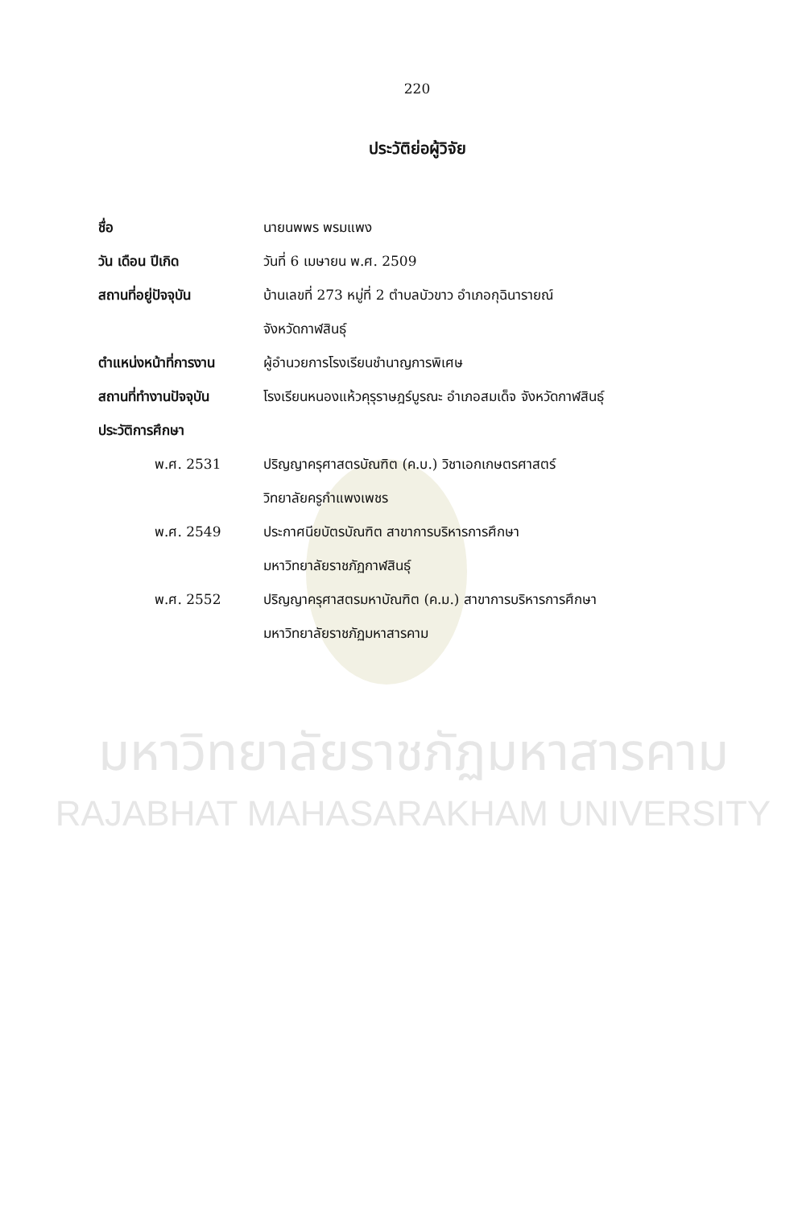220
ประวัติย่อผู้วิจัย
ชื่อ นายนพพร พรมแพง
วัน เดือน ปีเกิด วันที่ 6 เมษายน พ.ศ. 2509
สถานที่อยู่ปัจจุบัน
บ้านเลขที่ 273 หมู่ที่ 2 ตำบลบัวขาว อำเภอกุฉินารายณ์
จังหวัดกาฬสินธุ์
ตำแหน่งหน้าที่การงาน
ผู้อำนวยการโรงเรียนชำนาญการพิเศษ
สถานที่ทำงานปัจจุบัน
โรงเรียนหนองแห้วคุรุราษฎร์บูรณะ อำเภอสมเด็จ จังหวัดกาฬสินธุ์
ประวัติการศึกษา
พ.ศ. 2531
ปริญญาครุศาสตรบัณฑิต (ค.บ.) วิชาเอกเกษตรศาสตร์
วิทยาลัยครูกำแพงเพชร
พ.ศ. 2549
ประกาศนียบัตรบัณฑิต สาขาการบริหารการศึกษา
มหาวิทยาลัยราชภัฏกาฬสินธุ์
พ.ศ. 2552
ปริญญาครุศาสตรมหาบัณฑิต (ค.ม.) สาขาการบริหารการศึกษา
มหาวิทยาลัยราชภัฏมหาสารคาม
มหาวิทยาลัยราชภัฏมหาสารคาม
RAJABHAT MAHASARAKHAM UNIVERSITY